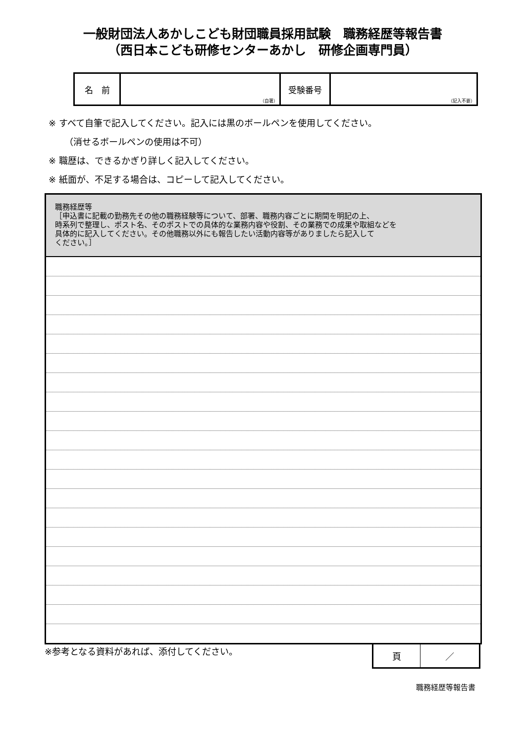一般財団法人あかしこども財団職員採用試験　職務経歴等報告書
（西日本こども研修センターあかし　研修企画専門員）
| 名 前 | （自署） | 受験番号 | （記入不要） |
※ すべて自筆で記入してください。記入には黒のボールペンを使用してください。
（消せるボールペンの使用は不可）
※ 職歴は、できるかぎり詳しく記入してください。
※ 紙面が、不足する場合は、コピーして記入してください。
職務経歴等
［申込書に記載の勤務先その他の職務経験等について、部署、職務内容ごとに期間を明記の上、
時系列で整理し、ポスト名、そのポストでの具体的な業務内容や役割、その業務での成果や取組などを
具体的に記入してください。その他職務以外にも報告したい活動内容等がありましたら記入して
ください。］
※参考となる資料があれば、添付してください。
| 頁 | ／ |
職務経歴等報告書